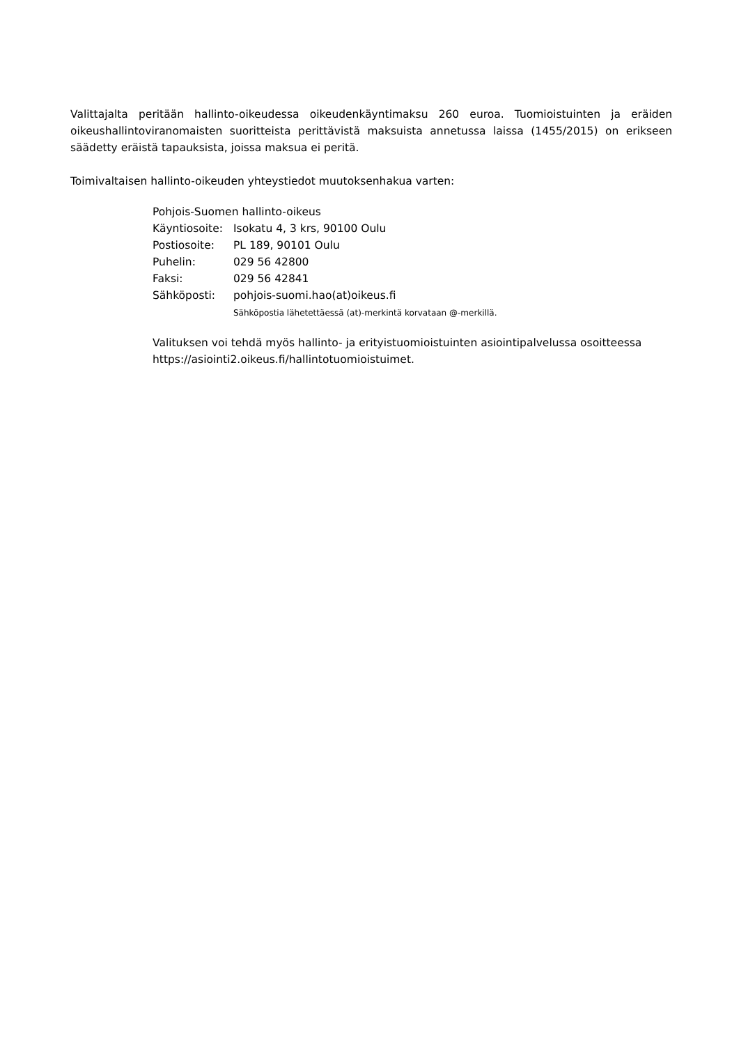Valittajalta peritään hallinto-oikeudessa oikeudenkäyntimaksu 260 euroa. Tuomioistuinten ja eräiden oikeushallintoviranomaisten suoritteista perittävistä maksuista annetussa laissa (1455/2015) on erikseen säädetty eräistä tapauksista, joissa maksua ei peritä.
Toimivaltaisen hallinto-oikeuden yhteystiedot muutoksenhakua varten:
Pohjois-Suomen hallinto-oikeus
| Käyntiosoite: | Isokatu 4, 3 krs, 90100 Oulu |
| Postiosoite: | PL 189, 90101 Oulu |
| Puhelin: | 029 56 42800 |
| Faksi: | 029 56 42841 |
| Sähköposti: | pohjois-suomi.hao(at)oikeus.fi Sähköpostia lähetettäessä (at)-merkintä korvataan @-merkillä. |
Valituksen voi tehdä myös hallinto- ja erityistuomioistuinten asiointipalvelussa osoitteessa https://asiointi2.oikeus.fi/hallintotuomioistuimet.